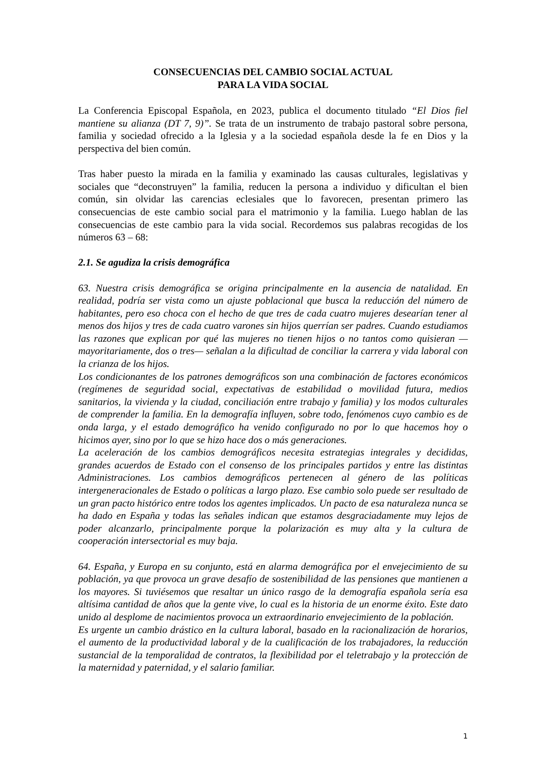CONSECUENCIAS DEL CAMBIO SOCIAL ACTUAL
PARA LA VIDA SOCIAL
La Conferencia Episcopal Española, en 2023, publica el documento titulado “El Dios fiel mantiene su alianza (DT 7, 9)”. Se trata de un instrumento de trabajo pastoral sobre persona, familia y sociedad ofrecido a la Iglesia y a la sociedad española desde la fe en Dios y la perspectiva del bien común.
Tras haber puesto la mirada en la familia y examinado las causas culturales, legislativas y sociales que “deconstruyen” la familia, reducen la persona a individuo y dificultan el bien común, sin olvidar las carencias eclesiales que lo favorecen, presentan primero las consecuencias de este cambio social para el matrimonio y la familia. Luego hablan de las consecuencias de este cambio para la vida social. Recordemos sus palabras recogidas de los números 63 – 68:
2.1. Se agudiza la crisis demográfica
63. Nuestra crisis demográfica se origina principalmente en la ausencia de natalidad. En realidad, podría ser vista como un ajuste poblacional que busca la reducción del número de habitantes, pero eso choca con el hecho de que tres de cada cuatro mujeres desearían tener al menos dos hijos y tres de cada cuatro varones sin hijos querrían ser padres. Cuando estudiamos las razones que explican por qué las mujeres no tienen hijos o no tantos como quisieran —mayoritariamente, dos o tres— señalan a la dificultad de conciliar la carrera y vida laboral con la crianza de los hijos.
Los condicionantes de los patrones demográficos son una combinación de factores económicos (regímenes de seguridad social, expectativas de estabilidad o movilidad futura, medios sanitarios, la vivienda y la ciudad, conciliación entre trabajo y familia) y los modos culturales de comprender la familia. En la demografía influyen, sobre todo, fenómenos cuyo cambio es de onda larga, y el estado demográfico ha venido configurado no por lo que hacemos hoy o hicimos ayer, sino por lo que se hizo hace dos o más generaciones.
La aceleración de los cambios demográficos necesita estrategias integrales y decididas, grandes acuerdos de Estado con el consenso de los principales partidos y entre las distintas Administraciones. Los cambios demográficos pertenecen al género de las políticas intergeneracionales de Estado o políticas a largo plazo. Ese cambio solo puede ser resultado de un gran pacto histórico entre todos los agentes implicados. Un pacto de esa naturaleza nunca se ha dado en España y todas las señales indican que estamos desgraciadamente muy lejos de poder alcanzarlo, principalmente porque la polarización es muy alta y la cultura de cooperación intersectorial es muy baja.
64. España, y Europa en su conjunto, está en alarma demográfica por el envejecimiento de su población, ya que provoca un grave desafío de sostenibilidad de las pensiones que mantienen a los mayores. Si tuviésemos que resaltar un único rasgo de la demografía española sería esa altísima cantidad de años que la gente vive, lo cual es la historia de un enorme éxito. Este dato unido al desplome de nacimientos provoca un extraordinario envejecimiento de la población.
Es urgente un cambio drástico en la cultura laboral, basado en la racionalización de horarios, el aumento de la productividad laboral y de la cualificación de los trabajadores, la reducción sustancial de la temporalidad de contratos, la flexibilidad por el teletrabajo y la protección de la maternidad y paternidad, y el salario familiar.
1